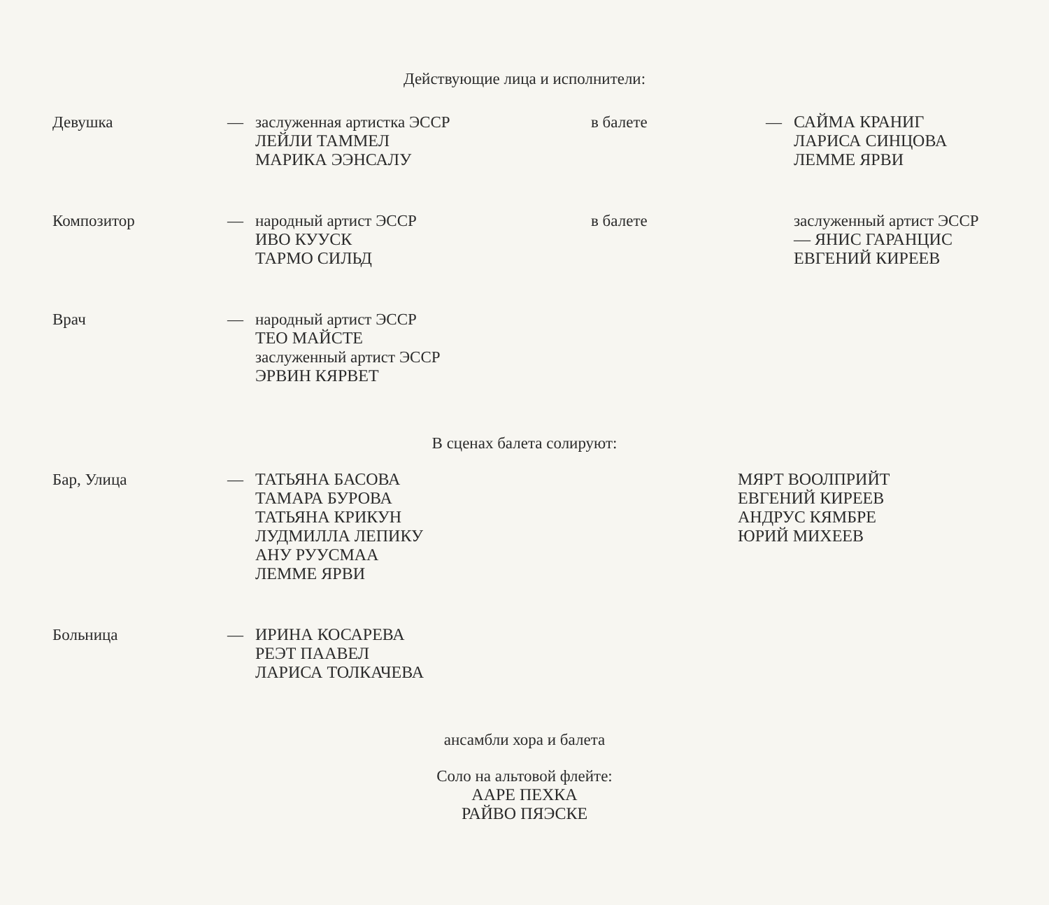Действующие лица и исполнители:
Девушка — заслуженная артистка ЭССР
ЛЕЙЛИ ТАММЕЛ
МАРИКА ЭЭНСАЛУ
в балете — САЙМА КРАНИГ
ЛАРИСА СИНЦОВА
ЛЕММЕ ЯРВИ
Композитор — народный артист ЭССР
ИВО КУУСК
ТАРМО СИЛЬД
в балете заслуженный артист ЭССР
— ЯНИС ГАРАНЦИС
ЕВГЕНИЙ КИРЕЕВ
Врач — народный артист ЭССР
ТЕО МАЙСТЕ
заслуженный артист ЭССР
ЭРВИН КЯРВЕТ
В сценах балета солируют:
Бар, Улица — ТАТЬЯНА БАСОВА
ТАМАРА БУРОВА
ТАТЬЯНА КРИКУН
ЛУДМИЛЛА ЛЕПИКУ
АНУ РУУСМАА
ЛЕММЕ ЯРВИ
МЯРТ ВООЛПРИЙТ
ЕВГЕНИЙ КИРЕЕВ
АНДРУС КЯМБРЕ
ЮРИЙ МИХЕЕВ
Больница — ИРИНА КОСАРЕВА
РЕЭТ ПААВЕЛ
ЛАРИСА ТОЛКАЧЕВА
ансамбли хора и балета
Соло на альтовой флейте:
ААРЕ ПЕХКА
РАЙВО ПЯЭСКЕ